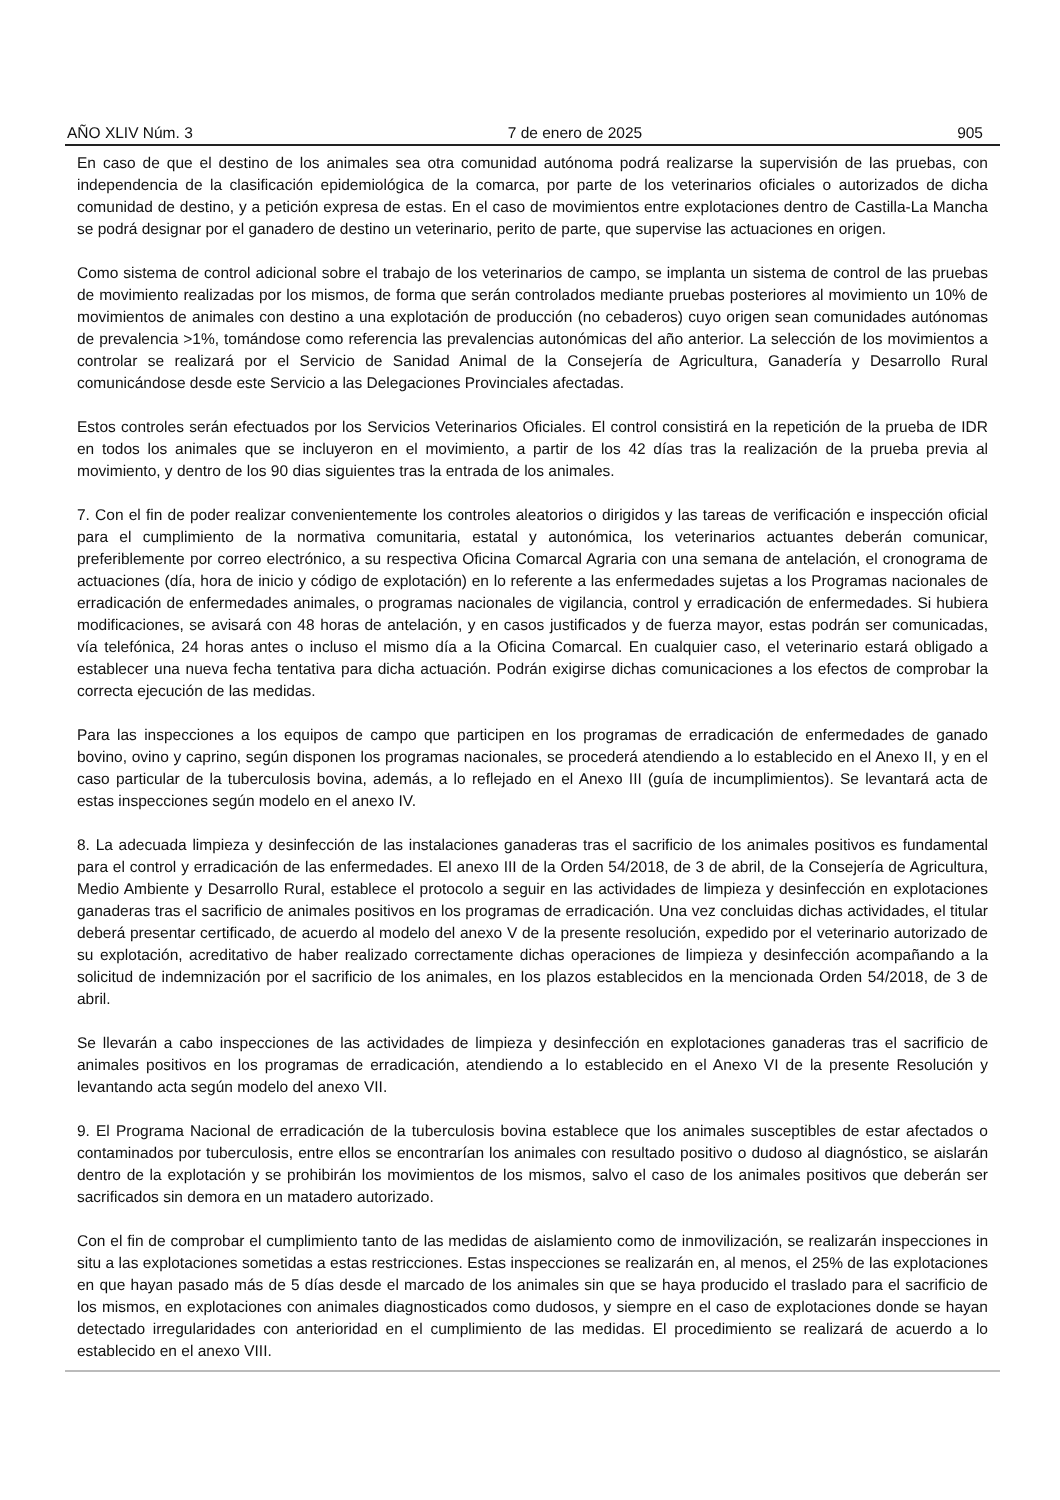AÑO XLIV Núm. 3 7 de enero de 2025 905
En caso de que el destino de los animales sea otra comunidad autónoma podrá realizarse la supervisión de las pruebas, con independencia de la clasificación epidemiológica de la comarca, por parte de los veterinarios oficiales o autorizados de dicha comunidad de destino, y a petición expresa de estas. En el caso de movimientos entre explotaciones dentro de Castilla-La Mancha se podrá designar por el ganadero de destino un veterinario, perito de parte, que supervise las actuaciones en origen.
Como sistema de control adicional sobre el trabajo de los veterinarios de campo, se implanta un sistema de control de las pruebas de movimiento realizadas por los mismos, de forma que serán controlados mediante pruebas posteriores al movimiento un 10% de movimientos de animales con destino a una explotación de producción (no cebaderos) cuyo origen sean comunidades autónomas de prevalencia >1%, tomándose como referencia las prevalencias autonómicas del año anterior. La selección de los movimientos a controlar se realizará por el Servicio de Sanidad Animal de la Consejería de Agricultura, Ganadería y Desarrollo Rural comunicándose desde este Servicio a las Delegaciones Provinciales afectadas.
Estos controles serán efectuados por los Servicios Veterinarios Oficiales. El control consistirá en la repetición de la prueba de IDR en todos los animales que se incluyeron en el movimiento, a partir de los 42 días tras la realización de la prueba previa al movimiento, y dentro de los 90 dias siguientes tras la entrada de los animales.
7. Con el fin de poder realizar convenientemente los controles aleatorios o dirigidos y las tareas de verificación e inspección oficial para el cumplimiento de la normativa comunitaria, estatal y autonómica, los veterinarios actuantes deberán comunicar, preferiblemente por correo electrónico, a su respectiva Oficina Comarcal Agraria con una semana de antelación, el cronograma de actuaciones (día, hora de inicio y código de explotación) en lo referente a las enfermedades sujetas a los Programas nacionales de erradicación de enfermedades animales, o programas nacionales de vigilancia, control y erradicación de enfermedades. Si hubiera modificaciones, se avisará con 48 horas de antelación, y en casos justificados y de fuerza mayor, estas podrán ser comunicadas, vía telefónica, 24 horas antes o incluso el mismo día a la Oficina Comarcal. En cualquier caso, el veterinario estará obligado a establecer una nueva fecha tentativa para dicha actuación. Podrán exigirse dichas comunicaciones a los efectos de comprobar la correcta ejecución de las medidas.
Para las inspecciones a los equipos de campo que participen en los programas de erradicación de enfermedades de ganado bovino, ovino y caprino, según disponen los programas nacionales, se procederá atendiendo a lo establecido en el Anexo II, y en el caso particular de la tuberculosis bovina, además, a lo reflejado en el Anexo III (guía de incumplimientos). Se levantará acta de estas inspecciones según modelo en el anexo IV.
8. La adecuada limpieza y desinfección de las instalaciones ganaderas tras el sacrificio de los animales positivos es fundamental para el control y erradicación de las enfermedades. El anexo III de la Orden 54/2018, de 3 de abril, de la Consejería de Agricultura, Medio Ambiente y Desarrollo Rural, establece el protocolo a seguir en las actividades de limpieza y desinfección en explotaciones ganaderas tras el sacrificio de animales positivos en los programas de erradicación. Una vez concluidas dichas actividades, el titular deberá presentar certificado, de acuerdo al modelo del anexo V de la presente resolución, expedido por el veterinario autorizado de su explotación, acreditativo de haber realizado correctamente dichas operaciones de limpieza y desinfección acompañando a la solicitud de indemnización por el sacrificio de los animales, en los plazos establecidos en la mencionada Orden 54/2018, de 3 de abril.
Se llevarán a cabo inspecciones de las actividades de limpieza y desinfección en explotaciones ganaderas tras el sacrificio de animales positivos en los programas de erradicación, atendiendo a lo establecido en el Anexo VI de la presente Resolución y levantando acta según modelo del anexo VII.
9. El Programa Nacional de erradicación de la tuberculosis bovina establece que los animales susceptibles de estar afectados o contaminados por tuberculosis, entre ellos se encontrarían los animales con resultado positivo o dudoso al diagnóstico, se aislarán dentro de la explotación y se prohibirán los movimientos de los mismos, salvo el caso de los animales positivos que deberán ser sacrificados sin demora en un matadero autorizado.
Con el fin de comprobar el cumplimiento tanto de las medidas de aislamiento como de inmovilización, se realizarán inspecciones in situ a las explotaciones sometidas a estas restricciones. Estas inspecciones se realizarán en, al menos, el 25% de las explotaciones en que hayan pasado más de 5 días desde el marcado de los animales sin que se haya producido el traslado para el sacrificio de los mismos, en explotaciones con animales diagnosticados como dudosos, y siempre en el caso de explotaciones donde se hayan detectado irregularidades con anterioridad en el cumplimiento de las medidas. El procedimiento se realizará de acuerdo a lo establecido en el anexo VIII.